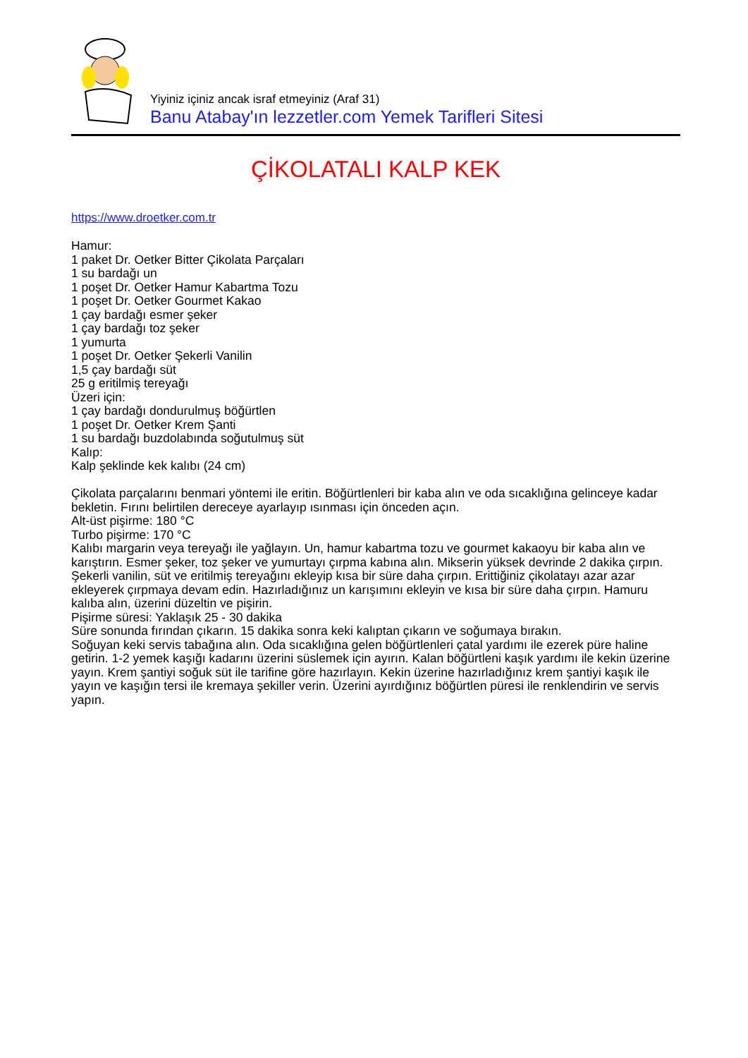Yiyiniz içiniz ancak israf etmeyiniz (Araf 31)
Banu Atabay'ın lezzetler.com Yemek Tarifleri Sitesi
ÇİKOLATALI KALP KEK
https://www.droetker.com.tr
Hamur:
1 paket Dr. Oetker Bitter Çikolata Parçaları
1 su bardağı un
1 poşet Dr. Oetker Hamur Kabartma Tozu
1 poşet Dr. Oetker Gourmet Kakao
1 çay bardağı esmer şeker
1 çay bardağı toz şeker
1 yumurta
1 poşet Dr. Oetker Şekerli Vanilin
1,5 çay bardağı süt
25 g eritilmiş tereyağı
Üzeri için:
1 çay bardağı dondurulmuş böğürtlen
1 poşet Dr. Oetker Krem Şanti
1 su bardağı buzdolabında soğutulmuş süt
Kalıp:
Kalp şeklinde kek kalıbı (24 cm)
Çikolata parçalarını benmari yöntemi ile eritin. Böğürtlenleri bir kaba alın ve oda sıcaklığına gelinceye kadar bekletin. Fırını belirtilen dereceye ayarlayıp ısınması için önceden açın.
Alt-üst pişirme: 180 °C
Turbo pişirme: 170 °C
Kalıbı margarin veya tereyağı ile yağlayın. Un, hamur kabartma tozu ve gourmet kakaoyu bir kaba alın ve karıştırın. Esmer şeker, toz şeker ve yumurtayı çırpma kabına alın. Mikserin yüksek devrinde 2 dakika çırpın. Şekerli vanilin, süt ve eritilmiş tereyağını ekleyip kısa bir süre daha çırpın. Erittiğiniz çikolatayı azar azar ekleyerek çırpmaya devam edin. Hazırladığınız un karışımını ekleyin ve kısa bir süre daha çırpın. Hamuru kalıba alın, üzerini düzeltin ve pişirin.
Pişirme süresi: Yaklaşık 25 - 30 dakika
Süre sonunda fırından çıkarın. 15 dakika sonra keki kalıptan çıkarın ve soğumaya bırakın.
Soğuyan keki servis tabağına alın. Oda sıcaklığına gelen böğürtlenleri çatal yardımı ile ezerek püre haline getirin. 1-2 yemek kaşığı kadarını üzerini süslemek için ayırın. Kalan böğürtleni kaşık yardımı ile kekin üzerine yayın. Krem şantiyi soğuk süt ile tarifine göre hazırlayın. Kekin üzerine hazırladığınız krem şantiyi kaşık ile yayın ve kaşığın tersi ile kremaya şekiller verin. Üzerini ayırdığınız böğürtlen püresi ile renklendirin ve servis yapın.